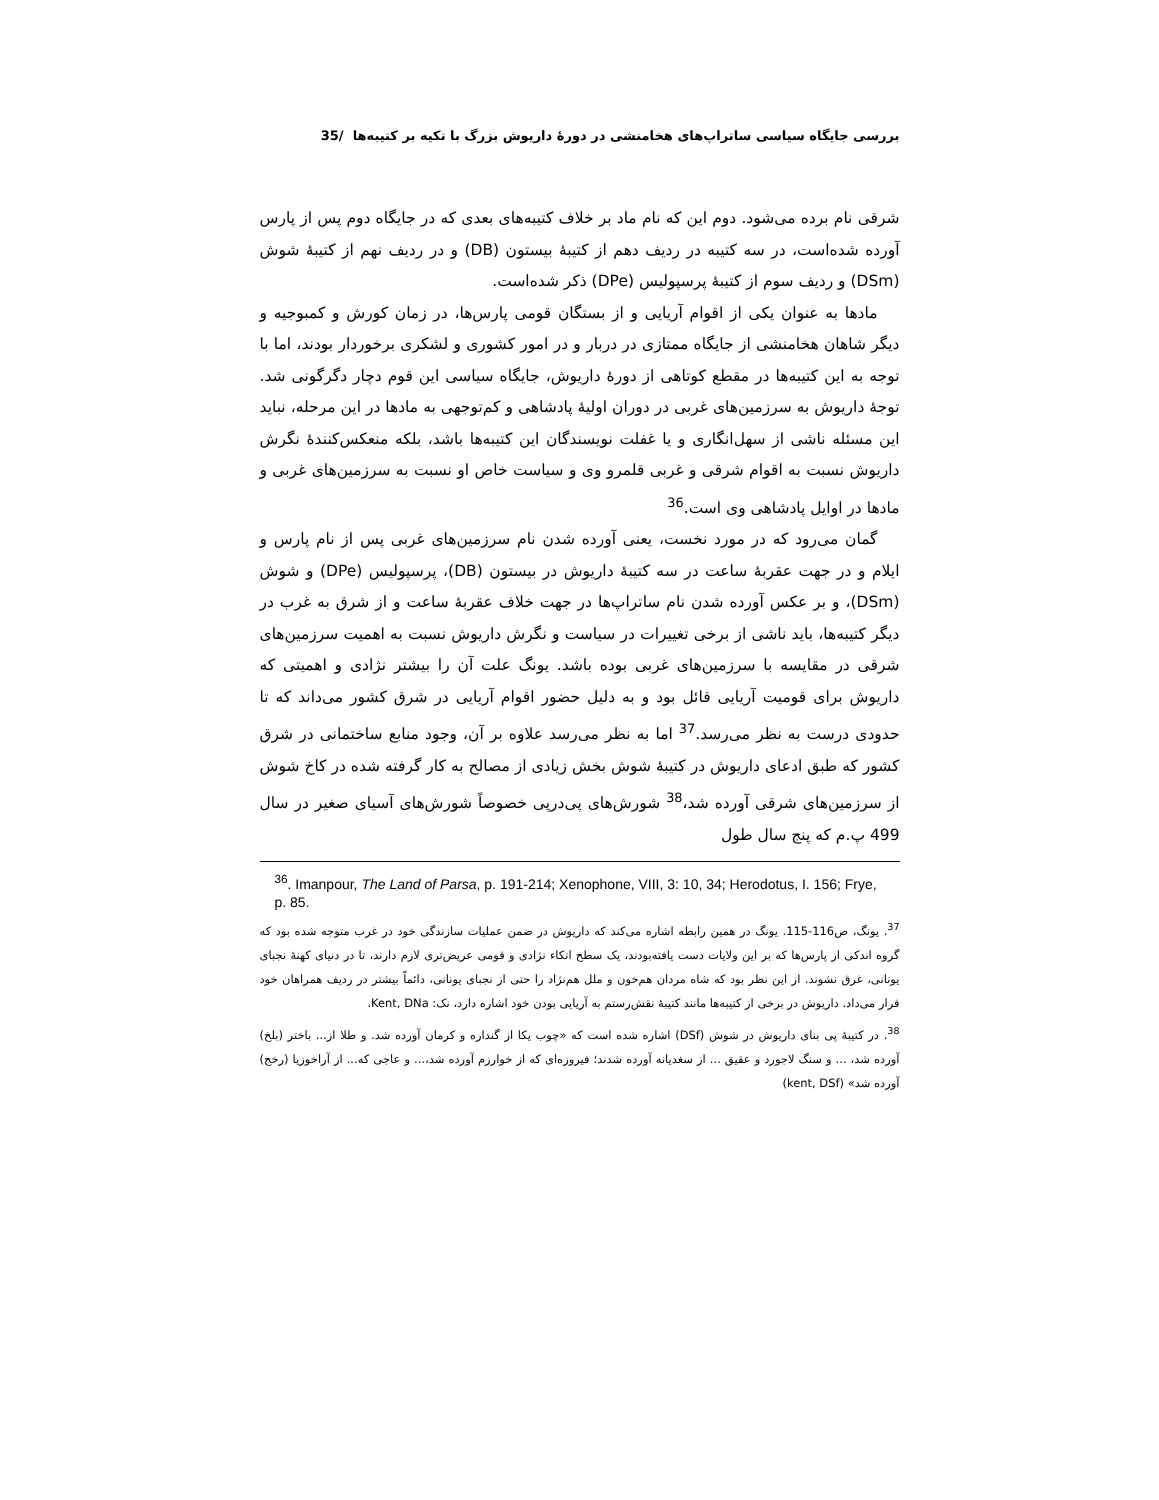بررسی جایگاه سیاسی ساتراپ‌های هخامنشی در دورۀ داریوش بزرگ با تکیه بر کتیبه‌ها /35
شرقی نام برده می‌شود. دوم این که نام ماد بر خلاف کتیبه‌های بعدی که در جایگاه دوم پس از پارس آورده شده‌است، در سه کتیبه در ردیف دهم از کتیبۀ بیستون (DB) و در ردیف نهم از کتیبۀ شوش (DSm) و ردیف سوم از کتیبۀ پرسپولیس (DPe) ذکر شده‌است.
مادها به عنوان یکی از اقوام آریایی و از بستگان قومی پارس‌ها، در زمان کورش و کمبوجیه و دیگر شاهان هخامنشی از جایگاه ممتازی در دربار و در امور کشوری و لشکری برخوردار بودند، اما با توجه به این کتیبه‌ها در مقطع کوتاهی از دورۀ داریوش، جایگاه سیاسی این قوم دچار دگرگونی شد. توجۀ داریوش به سرزمین‌های غربی در دوران اولیۀ پادشاهی و کم‌توجهی به مادها در این مرحله، نباید این مسئله ناشی از سهل‌انگاری و یا غفلت نویسندگان این کتیبه‌ها باشد، بلکه منعکس‌کنندۀ نگرش داریوش نسبت به اقوام شرقی و غربی قلمرو وی و سیاست خاص او نسبت به سرزمین‌های غربی و مادها در اوایل پادشاهی وی است.<sup>36</sup>
گمان می‌رود که در مورد نخست، یعنی آورده شدن نام سرزمین‌های غربی پس از نام پارس و ایلام و در جهت عقربۀ ساعت در سه کتیبۀ داریوش در بیستون (DB)، پرسپولیس (DPe) و شوش (DSm)، و بر عکس آورده شدن نام ساتراپ‌ها در جهت خلاف عقربۀ ساعت و از شرق به غرب در دیگر کتیبه‌ها، باید ناشی از برخی تغییرات در سیاست و نگرش داریوش نسبت به اهمیت سرزمین‌های شرقی در مقایسه با سرزمین‌های غربی بوده باشد. یونگ علت آن را بیشتر نژادی و اهمیتی که داریوش برای قومیت آریایی قائل بود و به دلیل حضور اقوام آریایی در شرق کشور می‌داند که تا حدودی درست به نظر می‌رسد.<sup>37</sup> اما به نظر می‌رسد علاوه بر آن، وجود منابع ساختمانی در شرق کشور که طبق ادعای داریوش در کتیبۀ شوش بخش زیادی از مصالح به کار گرفته شده در کاخ شوش از سرزمین‌های شرقی آورده شد،<sup>38</sup> شورش‌های پی‌درپی خصوصاً شورش‌های آسیای صغیر در سال 499 پ.م که پنج سال طول
<sup>36</sup>. Imanpour, The Land of Parsa, p. 191-214; Xenophone, VIII, 3: 10, 34; Herodotus, I. 156; Frye, p. 85.
<sup>37</sup>. یونگ، ص116-115. یونگ در همین رابطه اشاره می‌کند که داریوش در ضمن عملیات سازندگی خود در غرب متوجه شده بود که گروه اندکی از پارس‌ها که بر این ولایات دست یافته‌بودند، یک سطح اتکاء نژادی و قومی عریض‌تری لازم دارند، تا در دنیای کهنۀ نجبای یونانی، غرق نشوند. از این نظر بود که شاه مردان هم‌خون و ملل هم‌نژاد را حتی از نجبای یونانی، دائماً بیشتر در ردیف همراهان خود قرار می‌داد. داریوش در برخی از کتیبه‌ها مانند کتیبۀ نقش‌رستم به آریایی بودن خود اشاره دارد، نک: Kent, DNa.
<sup>38</sup>. در کتیبۀ پی بنای داریوش در شوش (DSf) اشاره شده است که «چوب یکا از گنداره و کرمان آورده شد. و طلا از... باختر (بلخ) آورده شد، ... و سنگ لاجورد و عقیق ... از سغدیانه آورده شدند؛ فیروزه‌ای که از خوارزم آورده شد،... و عاجی که... از آراخوزیا (رخج) آورده شد» (kent, DSf)